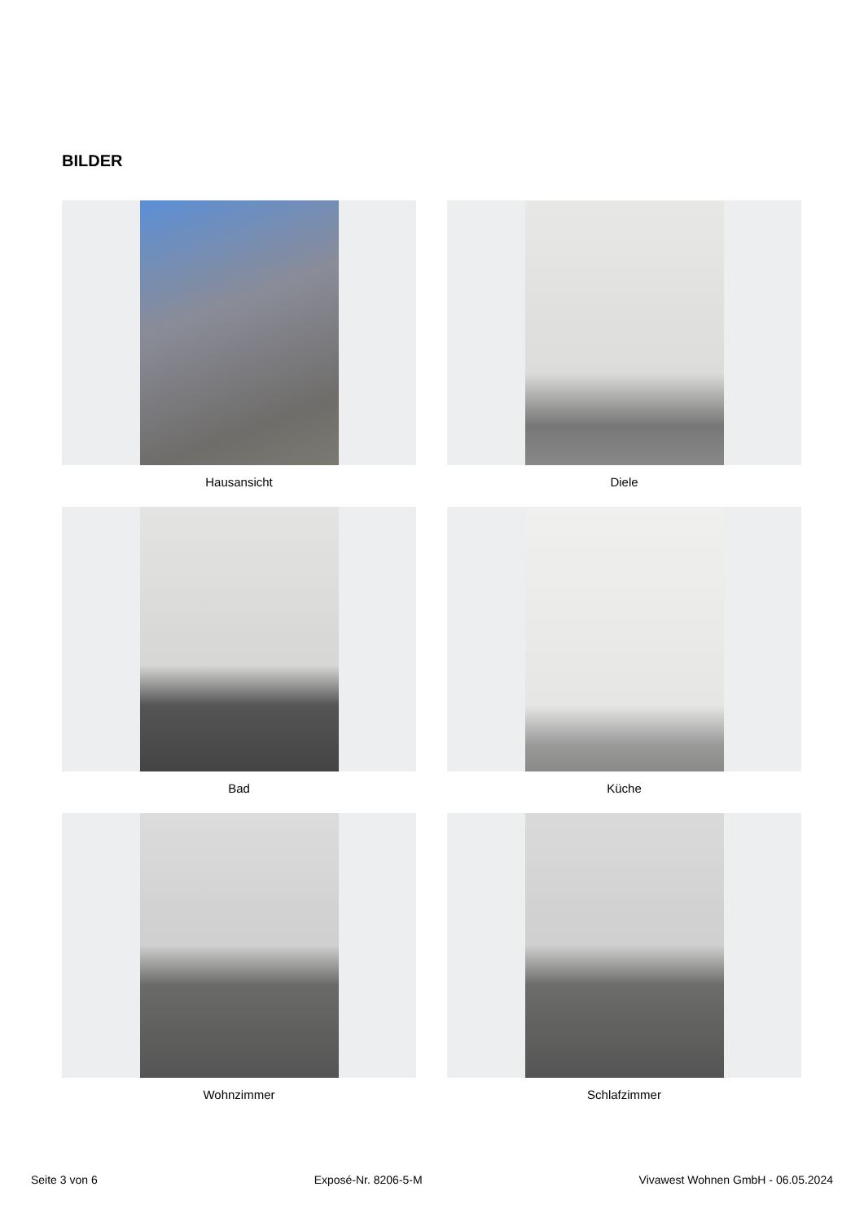BILDER
Hausansicht
Diele
Bad
Küche
Wohnzimmer
Schlafzimmer
Seite 3 von 6 Exposé-Nr. 8206-5-M Vivawest Wohnen GmbH - 06.05.2024